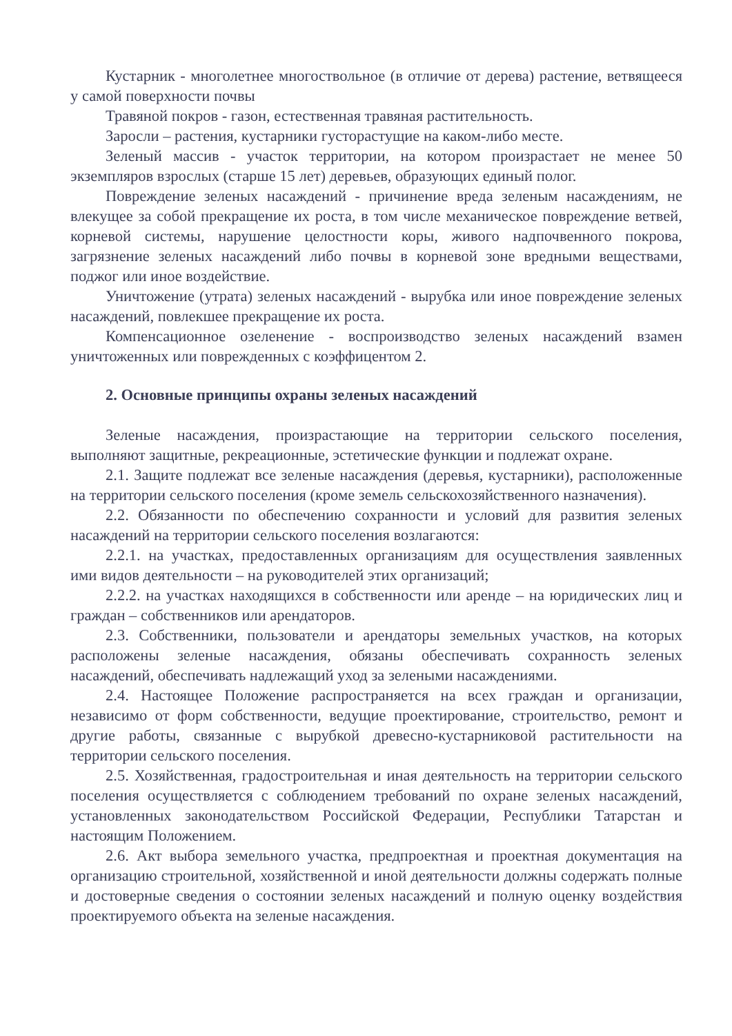Кустарник - многолетнее многоствольное (в отличие от дерева) растение, ветвящееся у самой поверхности почвы
Травяной покров - газон, естественная травяная растительность.
Заросли – растения, кустарники густорастущие на каком-либо месте.
Зеленый массив - участок территории, на котором произрастает не менее 50 экземпляров взрослых (старше 15 лет) деревьев, образующих единый полог.
Повреждение зеленых насаждений - причинение вреда зеленым насаждениям, не влекущее за собой прекращение их роста, в том числе механическое повреждение ветвей, корневой системы, нарушение целостности коры, живого надпочвенного покрова, загрязнение зеленых насаждений либо почвы в корневой зоне вредными веществами, поджог или иное воздействие.
Уничтожение (утрата) зеленых насаждений - вырубка или иное повреждение зеленых насаждений, повлекшее прекращение их роста.
Компенсационное озеленение - воспроизводство зеленых насаждений взамен уничтоженных или поврежденных с коэффицентом 2.
2. Основные принципы охраны зеленых насаждений
Зеленые насаждения, произрастающие на территории сельского поселения, выполняют защитные, рекреационные, эстетические функции и подлежат охране.
2.1. Защите подлежат все зеленые насаждения (деревья, кустарники), расположенные на территории сельского поселения (кроме земель сельскохозяйственного назначения).
2.2. Обязанности по обеспечению сохранности и условий для развития зеленых насаждений на территории сельского поселения возлагаются:
2.2.1. на участках, предоставленных организациям для осуществления заявленных ими видов деятельности – на руководителей этих организаций;
2.2.2. на участках находящихся в собственности или аренде – на юридических лиц и граждан – собственников или арендаторов.
2.3. Собственники, пользователи и арендаторы земельных участков, на которых расположены зеленые насаждения, обязаны обеспечивать сохранность зеленых насаждений, обеспечивать надлежащий уход за зелеными насаждениями.
2.4. Настоящее Положение распространяется на всех граждан и организации, независимо от форм собственности, ведущие проектирование, строительство, ремонт и другие работы, связанные с вырубкой древесно-кустарниковой растительности на территории сельского поселения.
2.5. Хозяйственная, градостроительная и иная деятельность на территории сельского поселения осуществляется с соблюдением требований по охране зеленых насаждений, установленных законодательством Российской Федерации, Республики Татарстан и настоящим Положением.
2.6. Акт выбора земельного участка, предпроектная и проектная документация на организацию строительной, хозяйственной и иной деятельности должны содержать полные и достоверные сведения о состоянии зеленых насаждений и полную оценку воздействия проектируемого объекта на зеленые насаждения.